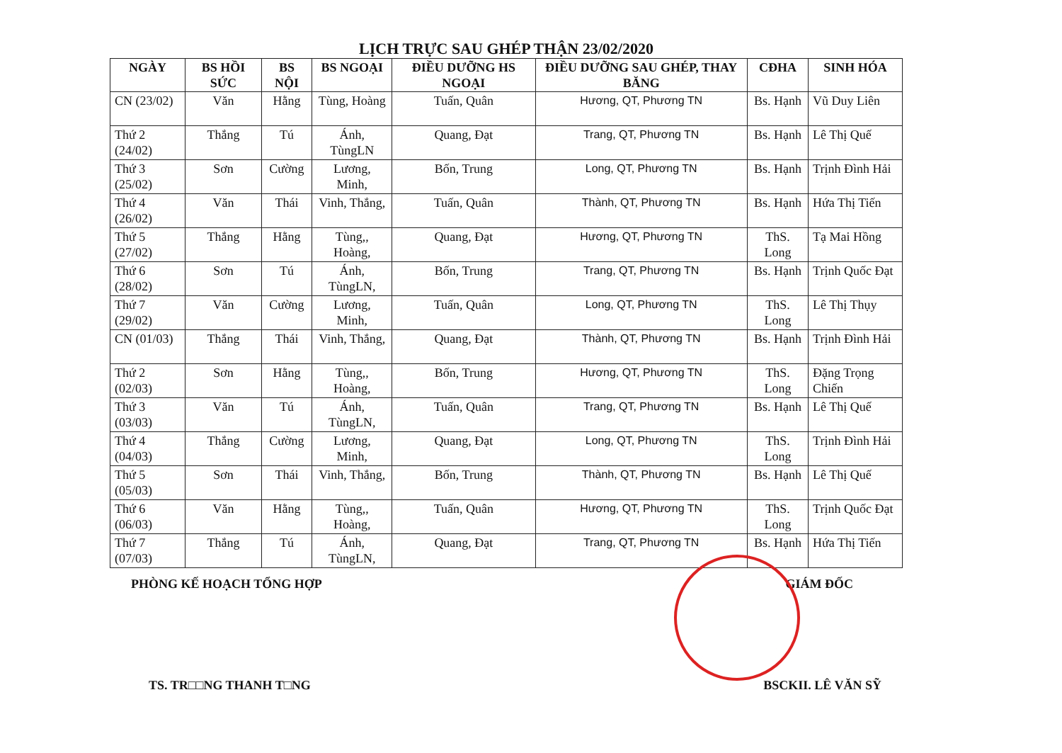LỊCH TRỰC SAU GHÉP THẬN 23/02/2020
| NGÀY | BS HỒI SỨC | BS NỘI | BS NGOẠI | ĐIỀU DƯỠNG HS NGOẠI | ĐIỀU DƯỠNG SAU GHÉP, THAY BĂNG | CĐHA | SINH HÓA |
| --- | --- | --- | --- | --- | --- | --- | --- |
| CN (23/02) | Văn | Hằng | Tùng, Hoàng | Tuấn, Quân | Hương, QT, Phương TN | Bs. Hạnh | Vũ Duy Liên |
| Thứ 2 (24/02) | Thắng | Tú | Ánh, TùngLN | Quang, Đạt | Trang, QT, Phương TN | Bs. Hạnh | Lê Thị Quế |
| Thứ 3 (25/02) | Sơn | Cường | Lương, Minh, | Bốn, Trung | Long, QT, Phương TN | Bs. Hạnh | Trịnh Đình Hải |
| Thứ 4 (26/02) | Văn | Thái | Vinh, Thắng, | Tuấn, Quân | Thành, QT, Phương TN | Bs. Hạnh | Hứa Thị Tiến |
| Thứ 5 (27/02) | Thắng | Hằng | Tùng,, Hoàng, | Quang, Đạt | Hương, QT, Phương TN | ThS. Long | Tạ Mai Hồng |
| Thứ 6 (28/02) | Sơn | Tú | Ánh, TùngLN, | Bốn, Trung | Trang, QT, Phương TN | Bs. Hạnh | Trịnh Quốc Đạt |
| Thứ 7 (29/02) | Văn | Cường | Lương, Minh, | Tuấn, Quân | Long, QT, Phương TN | ThS. Long | Lê Thị Thụy |
| CN (01/03) | Thắng | Thái | Vinh, Thắng, | Quang, Đạt | Thành, QT, Phương TN | Bs. Hạnh | Trịnh Đình Hải |
| Thứ 2 (02/03) | Sơn | Hằng | Tùng,, Hoàng, | Bốn, Trung | Hương, QT, Phương TN | ThS. Long | Đặng Trọng Chiến |
| Thứ 3 (03/03) | Văn | Tú | Ánh, TùngLN, | Tuấn, Quân | Trang, QT, Phương TN | Bs. Hạnh | Lê Thị Quế |
| Thứ 4 (04/03) | Thắng | Cường | Lương, Minh, | Quang, Đạt | Long, QT, Phương TN | ThS. Long | Trịnh Đình Hải |
| Thứ 5 (05/03) | Sơn | Thái | Vinh, Thắng, | Bốn, Trung | Thành, QT, Phương TN | Bs. Hạnh | Lê Thị Quế |
| Thứ 6 (06/03) | Văn | Hằng | Tùng,, Hoàng, | Tuấn, Quân | Hương, QT, Phương TN | ThS. Long | Trịnh Quốc Đạt |
| Thứ 7 (07/03) | Thắng | Tú | Ánh, TùngLN, | Quang, Đạt | Trang, QT, Phương TN | Bs. Hạnh | Hứa Thị Tiến |
PHÒNG KẾ HOẠCH TỔNG HỢP GIÁM ĐỐC
TS. TR□□NG THANH T□NG BSCKII. LÊ VĂN SỸ